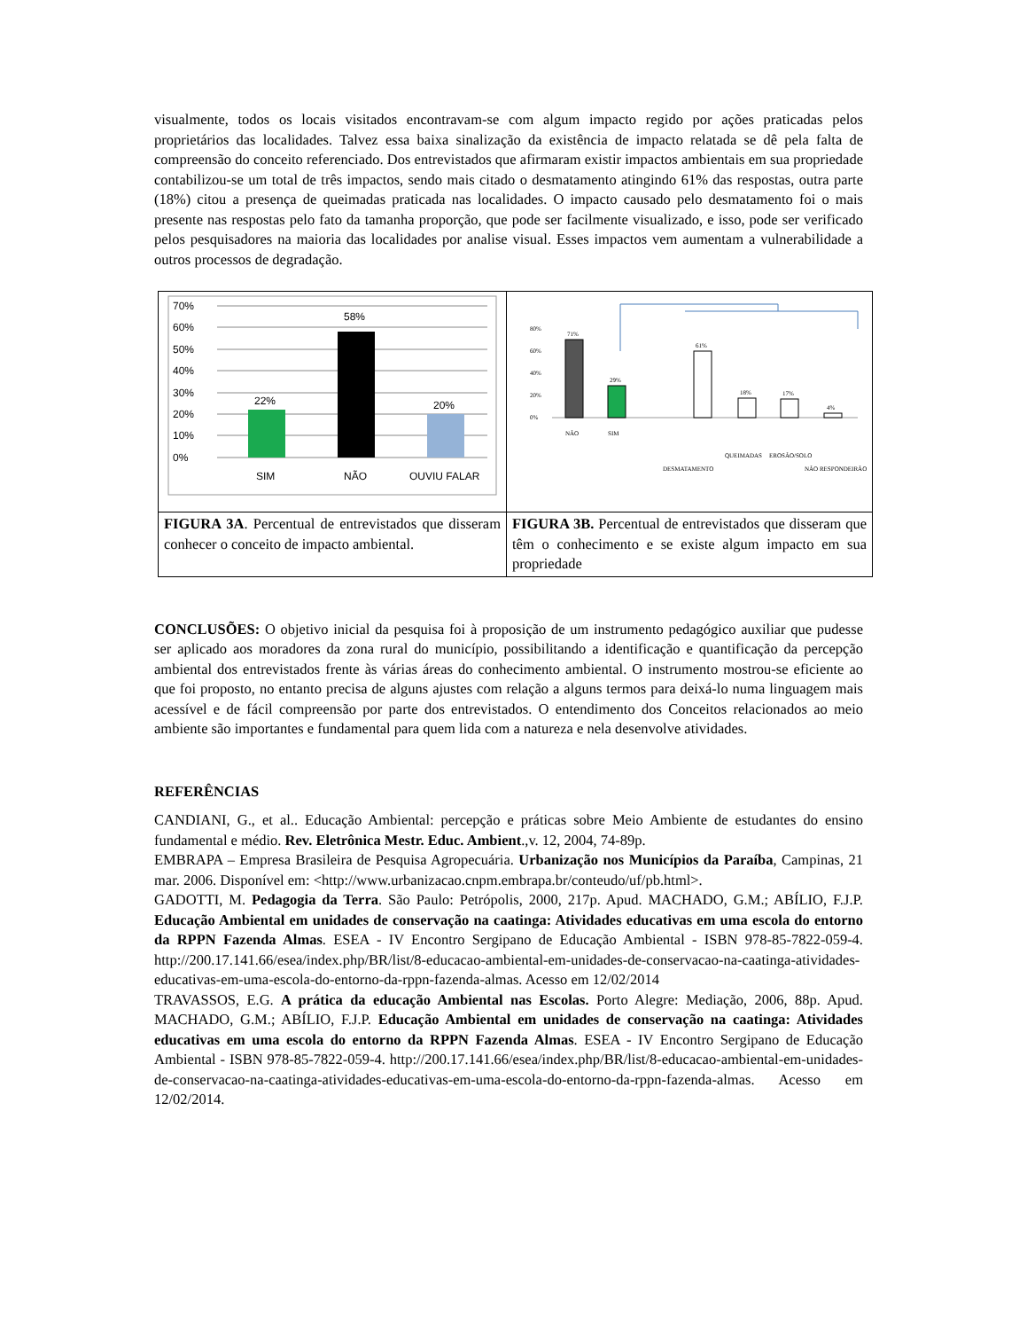visualmente, todos os locais visitados encontravam-se com algum impacto regido por ações praticadas pelos proprietários das localidades. Talvez essa baixa sinalização da existência de impacto relatada se dê pela falta de compreensão do conceito referenciado. Dos entrevistados que afirmaram existir impactos ambientais em sua propriedade contabilizou-se um total de três impactos, sendo mais citado o desmatamento atingindo 61% das respostas, outra parte (18%) citou a presença de queimadas praticada nas localidades. O impacto causado pelo desmatamento foi o mais presente nas respostas pelo fato da tamanha proporção, que pode ser facilmente visualizado, e isso, pode ser verificado pelos pesquisadores na maioria das localidades por analise visual. Esses impactos vem aumentam a vulnerabilidade a outros processos de degradação.
| 70% 60% 50% 40% 30% 20% 10% 0% 22% 58% 20% SIM NÃO OUVIU FALAR | 80% 60% 40% 20% 0% 71% 29% 61% 18% 17% 4% NÃO SIM DESMATAMENTO QUEIMADAS EROSÃO/SOLO NÃO RESPONDEIRÃO |
| FIGURA 3A . Percentual de entrevistados que disseram conhecer o conceito de impacto ambiental. | FIGURA 3B. Percentual de entrevistados que disseram que têm o conhecimento e se existe algum impacto em sua propriedade |
CONCLUSÕES: O objetivo inicial da pesquisa foi à proposição de um instrumento pedagógico auxiliar que pudesse ser aplicado aos moradores da zona rural do município, possibilitando a identificação e quantificação da percepção ambiental dos entrevistados frente às várias áreas do conhecimento ambiental. O instrumento mostrou-se eficiente ao que foi proposto, no entanto precisa de alguns ajustes com relação a alguns termos para deixá-lo numa linguagem mais acessível e de fácil compreensão por parte dos entrevistados. O entendimento dos Conceitos relacionados ao meio ambiente são importantes e fundamental para quem lida com a natureza e nela desenvolve atividades.
REFERÊNCIAS
CANDIANI, G., et al.. Educação Ambiental: percepção e práticas sobre Meio Ambiente de estudantes do ensino fundamental e médio. Rev. Eletrônica Mestr. Educ. Ambient.,v. 12, 2004, 74-89p.
EMBRAPA – Empresa Brasileira de Pesquisa Agropecuária. Urbanização nos Municípios da Paraíba, Campinas, 21 mar. 2006. Disponível em: <http://www.urbanizacao.cnpm.embrapa.br/conteudo/uf/pb.html>.
GADOTTI, M. Pedagogia da Terra. São Paulo: Petrópolis, 2000, 217p. Apud. MACHADO, G.M.; ABÍLIO, F.J.P. Educação Ambiental em unidades de conservação na caatinga: Atividades educativas em uma escola do entorno da RPPN Fazenda Almas. ESEA - IV Encontro Sergipano de Educação Ambiental - ISBN 978-85-7822-059-4. http://200.17.141.66/esea/index.php/BR/list/8-educacao-ambiental-em-unidades-de-conservacao-na-caatinga-atividades-educativas-em-uma-escola-do-entorno-da-rppn-fazenda-almas. Acesso em 12/02/2014
TRAVASSOS, E.G. A prática da educação Ambiental nas Escolas. Porto Alegre: Mediação, 2006, 88p. Apud. MACHADO, G.M.; ABÍLIO, F.J.P. Educação Ambiental em unidades de conservação na caatinga: Atividades educativas em uma escola do entorno da RPPN Fazenda Almas. ESEA - IV Encontro Sergipano de Educação Ambiental - ISBN 978-85-7822-059-4. http://200.17.141.66/esea/index.php/BR/list/8-educacao-ambiental-em-unidades-de-conservacao-na-caatinga-atividades-educativas-em-uma-escola-do-entorno-da-rppn-fazenda-almas. Acesso em 12/02/2014.